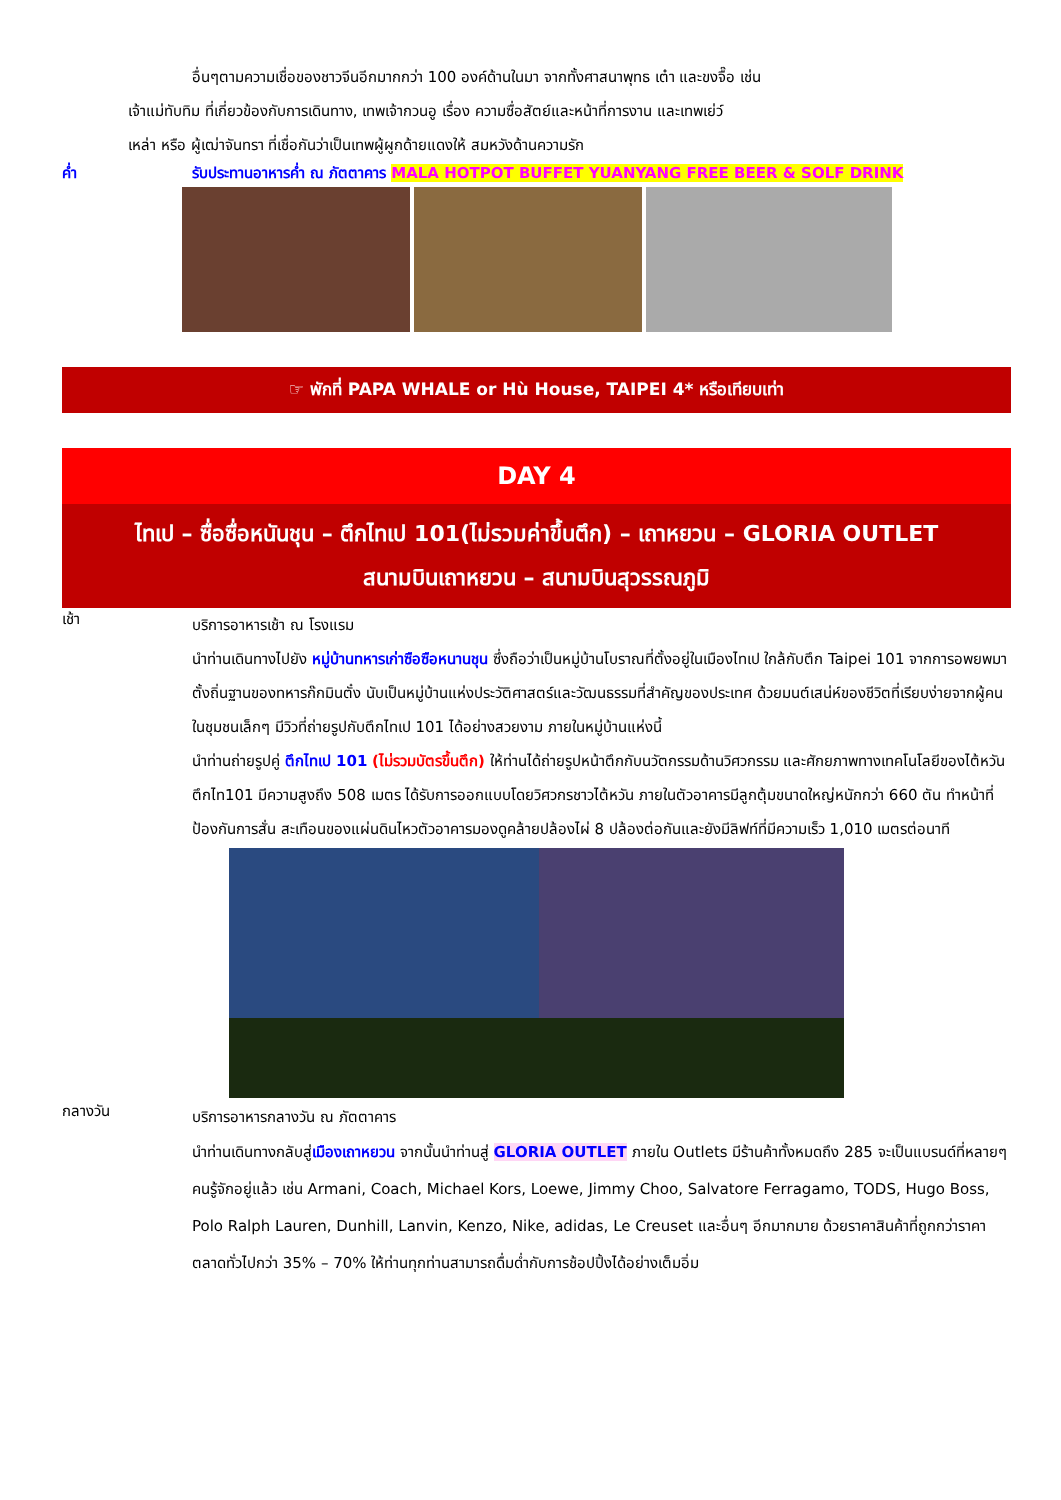อื่นๆตามความเชื่อของชาวจีนอีกมากกว่า 100 องค์ด้านในมา จากทั้งศาสนาพุทธ เต๋า และขงจื๊อ เช่น
เจ้าแม่ทับทิม ที่เกี่ยวข้องกับการเดินทาง, เทพเจ้ากวนอู เรื่อง ความซื่อสัตย์และหน้าที่การงาน และเทพเย่ว์
เหล่า หรือ ผู้เฒ่าจันทรา ที่เชื่อกันว่าเป็นเทพผู้ผูกด้ายแดงให้ สมหวังด้านความรัก
ค่ำ รับประทานอาหารค่ำ ณ ภัตตาคาร MALA HOTPOT BUFFET YUANYANG FREE BEER & SOLF DRINK
☞ พักที่ PAPA WHALE or Hù House, TAIPEI 4* หรือเทียบเท่า
DAY 4
ไทเป – ซื่อซื่อหนันชุน – ตึกไทเป 101(ไม่รวมค่าขึ้นตึก) – เถาหยวน – GLORIA OUTLET
สนามบินเถาหยวน – สนามบินสุวรรณภูมิ
เช้า
บริการอาหารเช้า ณ โรงแรม
นำท่านเดินทางไปยัง หมู่บ้านทหารเก่าซือซือหนานชุน ซึ่งถือว่าเป็นหมู่บ้านโบราณที่ตั้งอยู่ในเมืองไทเป ใกล้กับตึก Taipei 101 จากการอพยพมาตั้งถิ่นฐานของทหารก๊กมินตั๋ง นับเป็นหมู่บ้านแห่งประวัติศาสตร์และวัฒนธรรมที่สำคัญของประเทศ ด้วยมนต์เสน่ห์ของชีวิตที่เรียบง่ายจากผู้คนในชุมชนเล็กๆ มีวิวที่ถ่ายรูปกับตึกไทเป 101 ได้อย่างสวยงาม ภายในหมู่บ้านแห่งนี้
นำท่านถ่ายรูปคู่ ตึกไทเป 101 (ไม่รวมบัตรขึ้นตึก) ให้ท่านได้ถ่ายรูปหน้าตึกกับนวัตกรรมด้านวิศวกรรม และศักยภาพทางเทคโนโลยีของไต้หวัน ตึกไท101 มีความสูงถึง 508 เมตร ได้รับการออกแบบโดยวิศวกรชาวไต้หวัน ภายในตัวอาคารมีลูกตุ้มขนาดใหญ่หนักกว่า 660 ตัน ทำหน้าที่ป้องกันการสั่น สะเทือนของแผ่นดินไหวตัวอาคารมองดูคล้ายปล้องไผ่ 8 ปล้องต่อกันและยังมีลิฟท์ที่มีความเร็ว 1,010 เมตรต่อนาที
กลางวัน
บริการอาหารกลางวัน ณ ภัตตาคาร
นำท่านเดินทางกลับสู่เมืองเถาหยวน จากนั้นนำท่านสู่ GLORIA OUTLET ภายใน Outlets มีร้านค้าทั้งหมดถึง 285 จะเป็นแบรนด์ที่หลายๆ คนรู้จักอยู่แล้ว เช่น Armani, Coach, Michael Kors, Loewe, Jimmy Choo, Salvatore Ferragamo, TODS, Hugo Boss, Polo Ralph Lauren, Dunhill, Lanvin, Kenzo, Nike, adidas, Le Creuset และอื่นๆ อีกมากมาย ด้วยราคาสินค้าที่ถูกกว่าราคาตลาดทั่วไปกว่า 35% – 70% ให้ท่านทุกท่านสามารถดื่มด่ำกับการช้อปปิ้งได้อย่างเต็มอิ่ม